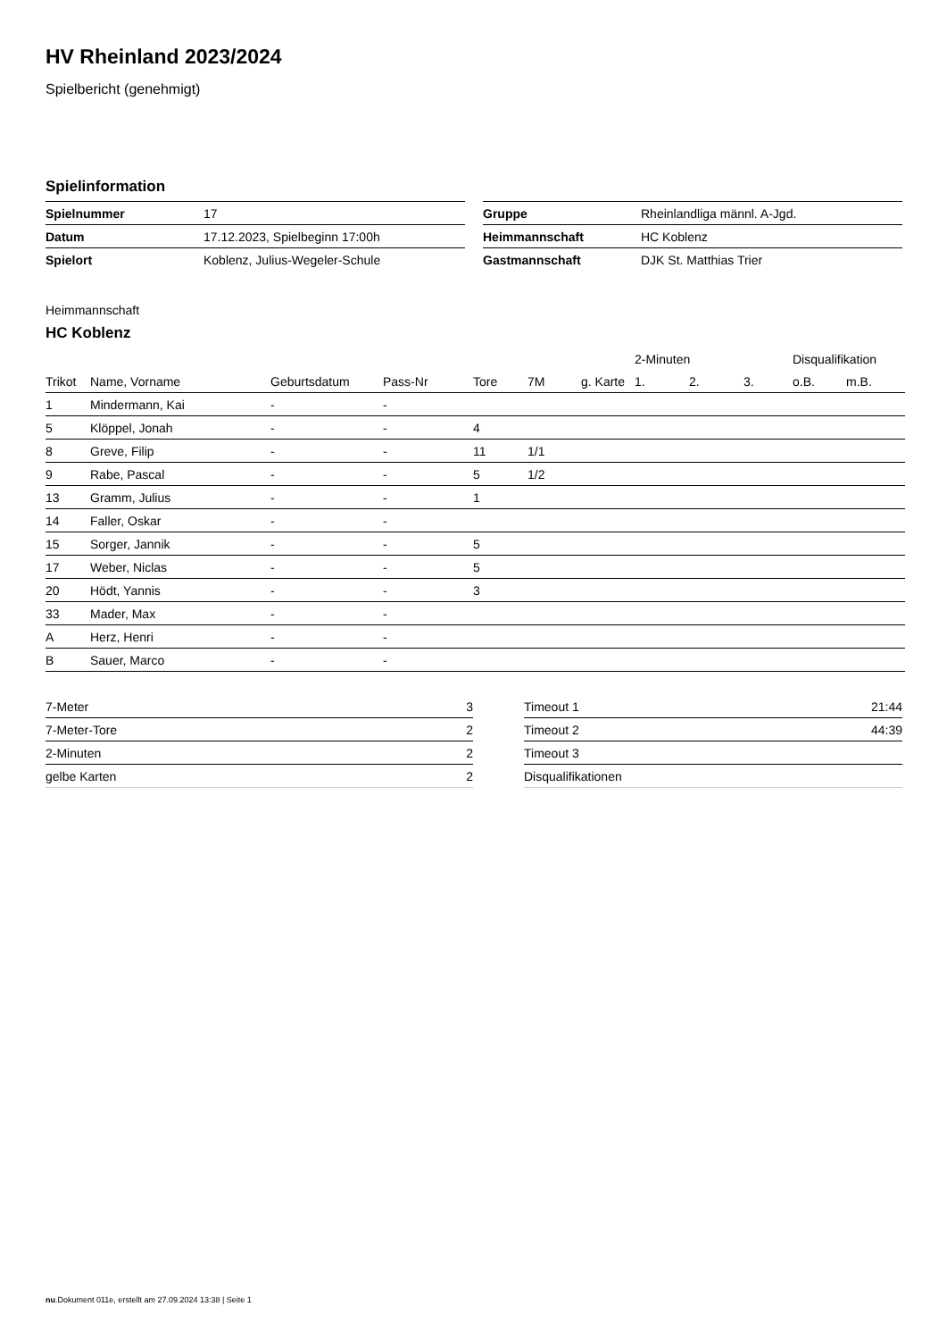HV Rheinland 2023/2024
Spielbericht (genehmigt)
Spielinformation
| Spielnummer | 17 |
| Datum | 17.12.2023, Spielbeginn 17:00h |
| Spielort | Koblenz, Julius-Wegeler-Schule |
| Gruppe | Rheinlandliga männl. A-Jgd. |
| Heimmannschaft | HC Koblenz |
| Gastmannschaft | DJK St. Matthias Trier |
Heimmannschaft
HC Koblenz
| | | | | | | | 2-Minuten | | | Disqualifikation | |
| --- | --- | --- | --- | --- | --- | --- | --- | --- | --- | --- | --- |
| Trikot | Name, Vorname | Geburtsdatum | Pass-Nr | Tore | 7M | g. Karte | 1. | 2. | 3. | o.B. | m.B. |
| 1 | Mindermann, Kai | - | - | | | | | | | | |
| 5 | Klöppel, Jonah | - | - | 4 | | | | | | | |
| 8 | Greve, Filip | - | - | 11 | 1/1 | | | | | | |
| 9 | Rabe, Pascal | - | - | 5 | 1/2 | | | | | | |
| 13 | Gramm, Julius | - | - | 1 | | | | | | | |
| 14 | Faller, Oskar | - | - | | | | | | | | |
| 15 | Sorger, Jannik | - | - | 5 | | | | | | | |
| 17 | Weber, Niclas | - | - | 5 | | | | | | | |
| 20 | Hödt, Yannis | - | - | 3 | | | | | | | |
| 33 | Mader, Max | - | - | | | | | | | | |
| A | Herz, Henri | - | - | | | | | | | | |
| B | Sauer, Marco | - | - | | | | | | | | |
| 7-Meter | 3 |
| 7-Meter-Tore | 2 |
| 2-Minuten | 2 |
| gelbe Karten | 2 |
| Timeout 1 | 21:44 |
| Timeout 2 | 44:39 |
| Timeout 3 | |
| Disqualifikationen | |
nu.Dokument 011e, erstellt am 27.09.2024 13:38 | Seite 1